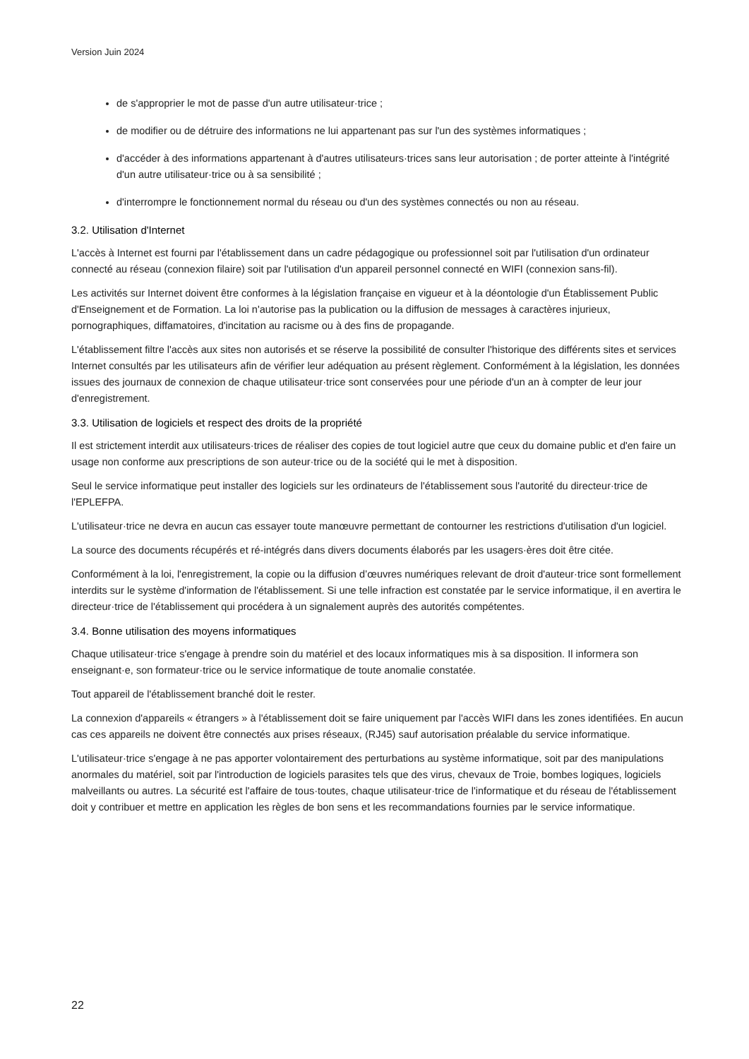Version Juin 2024
de s'approprier le mot de passe d'un autre utilisateur·trice ;
de modifier ou de détruire des informations ne lui appartenant pas sur l'un des systèmes informatiques ;
d'accéder à des informations appartenant à d'autres utilisateurs·trices sans leur autorisation ; de porter atteinte à l'intégrité d'un autre utilisateur·trice ou à sa sensibilité ;
d'interrompre le fonctionnement normal du réseau ou d'un des systèmes connectés ou non au réseau.
3.2. Utilisation d'Internet
L'accès à Internet est fourni par l'établissement dans un cadre pédagogique ou professionnel soit par l'utilisation d'un ordinateur connecté au réseau (connexion filaire) soit par l'utilisation d'un appareil personnel connecté en WIFI (connexion sans-fil).
Les activités sur Internet doivent être conformes à la législation française en vigueur et à la déontologie d'un Établissement Public d'Enseignement et de Formation. La loi n'autorise pas la publication ou la diffusion de messages à caractères injurieux, pornographiques, diffamatoires, d'incitation au racisme ou à des fins de propagande.
L'établissement filtre l'accès aux sites non autorisés et se réserve la possibilité de consulter l'historique des différents sites et services Internet consultés par les utilisateurs afin de vérifier leur adéquation au présent règlement. Conformément à la législation, les données issues des journaux de connexion de chaque utilisateur·trice sont conservées pour une période d'un an à compter de leur jour d'enregistrement.
3.3. Utilisation de logiciels et respect des droits de la propriété
Il est strictement interdit aux utilisateurs·trices de réaliser des copies de tout logiciel autre que ceux du domaine public et d'en faire un usage non conforme aux prescriptions de son auteur·trice ou de la société qui le met à disposition.
Seul le service informatique peut installer des logiciels sur les ordinateurs de l'établissement sous l'autorité du directeur·trice de l'EPLEFPA.
L'utilisateur·trice ne devra en aucun cas essayer toute manœuvre permettant de contourner les restrictions d'utilisation d'un logiciel.
La source des documents récupérés et ré-intégrés dans divers documents élaborés par les usagers·ères doit être citée.
Conformément à la loi, l'enregistrement, la copie ou la diffusion d’œuvres numériques relevant de droit d'auteur·trice sont formellement interdits sur le système d'information de l'établissement. Si une telle infraction est constatée par le service informatique, il en avertira le directeur·trice de l'établissement qui procédera à un signalement auprès des autorités compétentes.
3.4. Bonne utilisation des moyens informatiques
Chaque utilisateur·trice s'engage à prendre soin du matériel et des locaux informatiques mis à sa disposition. Il informera son enseignant·e, son formateur·trice ou le service informatique de toute anomalie constatée.
Tout appareil de l'établissement branché doit le rester.
La connexion d'appareils « étrangers » à l'établissement doit se faire uniquement par l'accès WIFI dans les zones identifiées. En aucun cas ces appareils ne doivent être connectés aux prises réseaux, (RJ45) sauf autorisation préalable du service informatique.
L'utilisateur·trice s'engage à ne pas apporter volontairement des perturbations au système informatique, soit par des manipulations anormales du matériel, soit par l'introduction de logiciels parasites tels que des virus, chevaux de Troie, bombes logiques, logiciels malveillants ou autres. La sécurité est l'affaire de tous·toutes, chaque utilisateur·trice de l'informatique et du réseau de l'établissement doit y contribuer et mettre en application les règles de bon sens et les recommandations fournies par le service informatique.
22